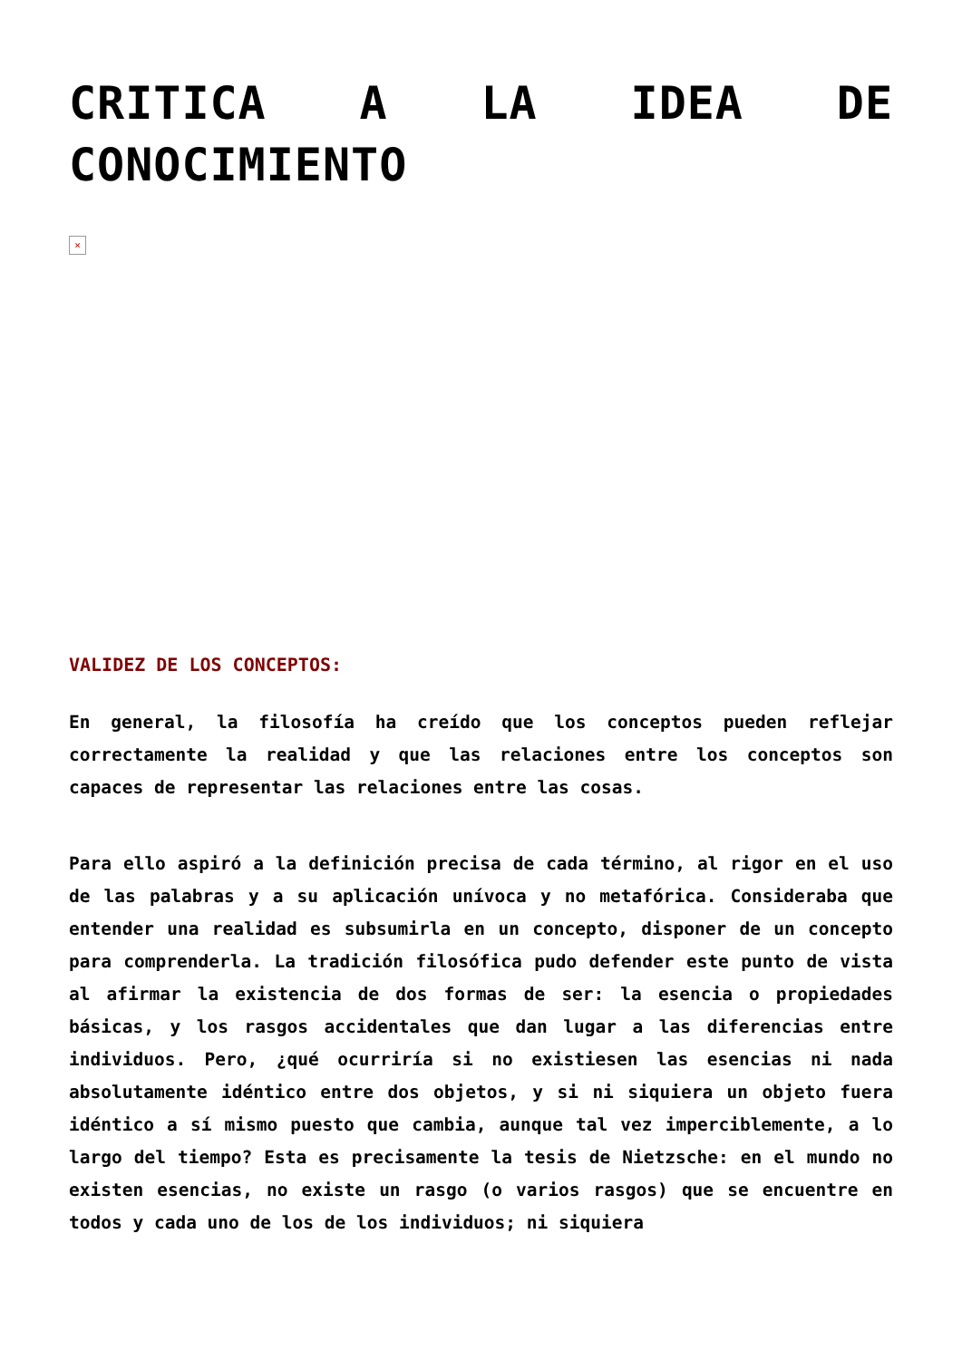CRITICA A LA IDEA DE CONOCIMIENTO
×
VALIDEZ DE LOS CONCEPTOS:
En general, la filosofía ha creído que los conceptos pueden reflejar correctamente la realidad y que las relaciones entre los conceptos son capaces de representar las relaciones entre las cosas.
Para ello aspiró a la definición precisa de cada término, al rigor en el uso de las palabras y a su aplicación unívoca y no metafórica. Consideraba que entender una realidad es subsumirla en un concepto, disponer de un concepto para comprenderla. La tradición filosófica pudo defender este punto de vista al afirmar la existencia de dos formas de ser: la esencia o propiedades básicas, y los rasgos accidentales que dan lugar a las diferencias entre individuos. Pero, ¿qué ocurriría si no existiesen las esencias ni nada absolutamente idéntico entre dos objetos, y si ni siquiera un objeto fuera idéntico a sí mismo puesto que cambia, aunque tal vez imperciblemente, a lo largo del tiempo? Esta es precisamente la tesis de Nietzsche: en el mundo no existen esencias, no existe un rasgo (o varios rasgos) que se encuentre en todos y cada uno de los de los individuos; ni siquiera